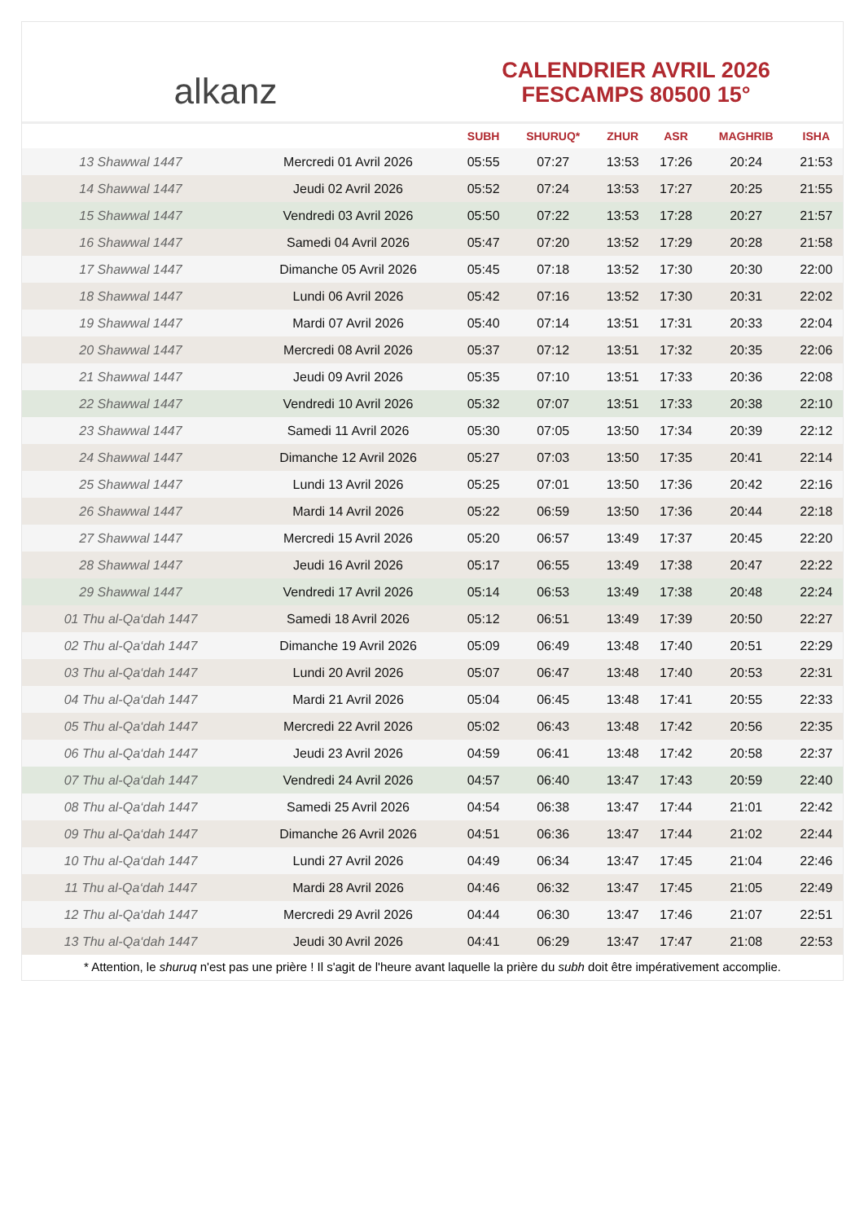alkanz
CALENDRIER AVRIL 2026
FESCAMPS 80500 15°
| | | SUBH | SHURUQ* | ZHUR | ASR | MAGHRIB | ISHA |
| --- | --- | --- | --- | --- | --- | --- | --- |
| 13 Shawwal 1447 | Mercredi 01 Avril 2026 | 05:55 | 07:27 | 13:53 | 17:26 | 20:24 | 21:53 |
| 14 Shawwal 1447 | Jeudi 02 Avril 2026 | 05:52 | 07:24 | 13:53 | 17:27 | 20:25 | 21:55 |
| 15 Shawwal 1447 | Vendredi 03 Avril 2026 | 05:50 | 07:22 | 13:53 | 17:28 | 20:27 | 21:57 |
| 16 Shawwal 1447 | Samedi 04 Avril 2026 | 05:47 | 07:20 | 13:52 | 17:29 | 20:28 | 21:58 |
| 17 Shawwal 1447 | Dimanche 05 Avril 2026 | 05:45 | 07:18 | 13:52 | 17:30 | 20:30 | 22:00 |
| 18 Shawwal 1447 | Lundi 06 Avril 2026 | 05:42 | 07:16 | 13:52 | 17:30 | 20:31 | 22:02 |
| 19 Shawwal 1447 | Mardi 07 Avril 2026 | 05:40 | 07:14 | 13:51 | 17:31 | 20:33 | 22:04 |
| 20 Shawwal 1447 | Mercredi 08 Avril 2026 | 05:37 | 07:12 | 13:51 | 17:32 | 20:35 | 22:06 |
| 21 Shawwal 1447 | Jeudi 09 Avril 2026 | 05:35 | 07:10 | 13:51 | 17:33 | 20:36 | 22:08 |
| 22 Shawwal 1447 | Vendredi 10 Avril 2026 | 05:32 | 07:07 | 13:51 | 17:33 | 20:38 | 22:10 |
| 23 Shawwal 1447 | Samedi 11 Avril 2026 | 05:30 | 07:05 | 13:50 | 17:34 | 20:39 | 22:12 |
| 24 Shawwal 1447 | Dimanche 12 Avril 2026 | 05:27 | 07:03 | 13:50 | 17:35 | 20:41 | 22:14 |
| 25 Shawwal 1447 | Lundi 13 Avril 2026 | 05:25 | 07:01 | 13:50 | 17:36 | 20:42 | 22:16 |
| 26 Shawwal 1447 | Mardi 14 Avril 2026 | 05:22 | 06:59 | 13:50 | 17:36 | 20:44 | 22:18 |
| 27 Shawwal 1447 | Mercredi 15 Avril 2026 | 05:20 | 06:57 | 13:49 | 17:37 | 20:45 | 22:20 |
| 28 Shawwal 1447 | Jeudi 16 Avril 2026 | 05:17 | 06:55 | 13:49 | 17:38 | 20:47 | 22:22 |
| 29 Shawwal 1447 | Vendredi 17 Avril 2026 | 05:14 | 06:53 | 13:49 | 17:38 | 20:48 | 22:24 |
| 01 Thu al-Qa‘dah 1447 | Samedi 18 Avril 2026 | 05:12 | 06:51 | 13:49 | 17:39 | 20:50 | 22:27 |
| 02 Thu al-Qa‘dah 1447 | Dimanche 19 Avril 2026 | 05:09 | 06:49 | 13:48 | 17:40 | 20:51 | 22:29 |
| 03 Thu al-Qa‘dah 1447 | Lundi 20 Avril 2026 | 05:07 | 06:47 | 13:48 | 17:40 | 20:53 | 22:31 |
| 04 Thu al-Qa‘dah 1447 | Mardi 21 Avril 2026 | 05:04 | 06:45 | 13:48 | 17:41 | 20:55 | 22:33 |
| 05 Thu al-Qa‘dah 1447 | Mercredi 22 Avril 2026 | 05:02 | 06:43 | 13:48 | 17:42 | 20:56 | 22:35 |
| 06 Thu al-Qa‘dah 1447 | Jeudi 23 Avril 2026 | 04:59 | 06:41 | 13:48 | 17:42 | 20:58 | 22:37 |
| 07 Thu al-Qa‘dah 1447 | Vendredi 24 Avril 2026 | 04:57 | 06:40 | 13:47 | 17:43 | 20:59 | 22:40 |
| 08 Thu al-Qa‘dah 1447 | Samedi 25 Avril 2026 | 04:54 | 06:38 | 13:47 | 17:44 | 21:01 | 22:42 |
| 09 Thu al-Qa‘dah 1447 | Dimanche 26 Avril 2026 | 04:51 | 06:36 | 13:47 | 17:44 | 21:02 | 22:44 |
| 10 Thu al-Qa‘dah 1447 | Lundi 27 Avril 2026 | 04:49 | 06:34 | 13:47 | 17:45 | 21:04 | 22:46 |
| 11 Thu al-Qa‘dah 1447 | Mardi 28 Avril 2026 | 04:46 | 06:32 | 13:47 | 17:45 | 21:05 | 22:49 |
| 12 Thu al-Qa‘dah 1447 | Mercredi 29 Avril 2026 | 04:44 | 06:30 | 13:47 | 17:46 | 21:07 | 22:51 |
| 13 Thu al-Qa‘dah 1447 | Jeudi 30 Avril 2026 | 04:41 | 06:29 | 13:47 | 17:47 | 21:08 | 22:53 |
* Attention, le shuruq n'est pas une prière ! Il s'agit de l'heure avant laquelle la prière du subh doit être impérativement accomplie.